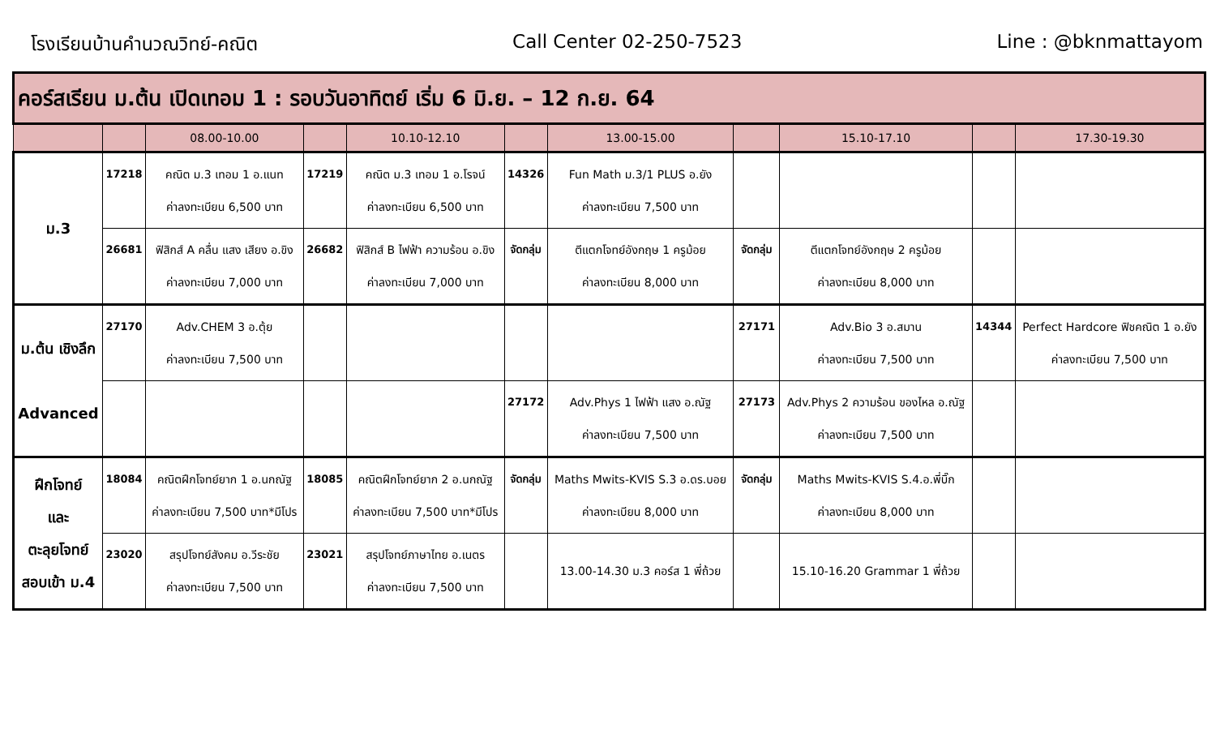โรงเรียนบ้านคำนวณวิทย์-คณิต Call Center 02-250-7523 Line : @bknmattayom
| คอร์สเรียน ม.ต้น เปิดเทอม 1 : รอบวันอาทิตย์ เริ่ม 6 มิ.ย. – 12 ก.ย. 64 | | | | | | | | | | |
| | | 08.00-10.00 | | 10.10-12.10 | | 13.00-15.00 | | 15.10-17.10 | | 17.30-19.30 |
| ม.3 | 17218 | คณิต ม.3 เทอม 1 อ.แนท ค่าลงทะเบียน 6,500 บาท | 17219 | คณิต ม.3 เทอม 1 อ.โรจน์ ค่าลงทะเบียน 6,500 บาท | 14326 | Fun Math ม.3/1 PLUS อ.ยัง ค่าลงทะเบียน 7,500 บาท | | | | |
| | 26681 | ฟิสิกส์ A คลื่น แสง เสียง อ.ขิง ค่าลงทะเบียน 7,000 บาท | 26682 | ฟิสิกส์ B ไฟฟ้า ความร้อน อ.ขิง ค่าลงทะเบียน 7,000 บาท | จัดกลุ่ม | ตีแตกโจทย์อังกฤษ 1 ครูม้อย ค่าลงทะเบียน 8,000 บาท | จัดกลุ่ม | ตีแตกโจทย์อังกฤษ 2 ครูม้อย ค่าลงทะเบียน 8,000 บาท | | |
| ม.ต้น เชิงลึก Advanced | 27170 | Adv.CHEM 3 อ.ตุ้ย ค่าลงทะเบียน 7,500 บาท | | | | | 27171 | Adv.Bio 3 อ.สมาน ค่าลงทะเบียน 7,500 บาท | 14344 | Perfect Hardcore ฟิชคณิต 1 อ.ยัง ค่าลงทะเบียน 7,500 บาท |
| | | | | | 27172 | Adv.Phys 1 ไฟฟ้า แสง อ.ณัฐ ค่าลงทะเบียน 7,500 บาท | 27173 | Adv.Phys 2 ความร้อน ของไหล อ.ณัฐ ค่าลงทะเบียน 7,500 บาท | | |
| ฝึกโจทย์ และ ตะลุยโจทย์ สอบเข้า ม.4 | 18084 | คณิตฝึกโจทย์ยาก 1 อ.นกณัฐ ค่าลงทะเบียน 7,500 บาท*มีโปร | 18085 | คณิตฝึกโจทย์ยาก 2 อ.นกณัฐ ค่าลงทะเบียน 7,500 บาท*มีโปร | จัดกลุ่ม | Maths Mwits-KVIS S.3 อ.ดร.บอย ค่าลงทะเบียน 8,000 บาท | จัดกลุ่ม | Maths Mwits-KVIS S.4.อ.พี่บิ๊ก ค่าลงทะเบียน 8,000 บาท | | |
| | 23020 | สรุปโจทย์สังคม อ.วีระชัย ค่าลงทะเบียน 7,500 บาท | 23021 | สรุปโจทย์ภาษาไทย อ.เนตร ค่าลงทะเบียน 7,500 บาท | | 13.00-14.30 ม.3 คอร์ส 1 พี่ถ้วย | | 15.10-16.20 Grammar 1 พี่ถ้วย | | |